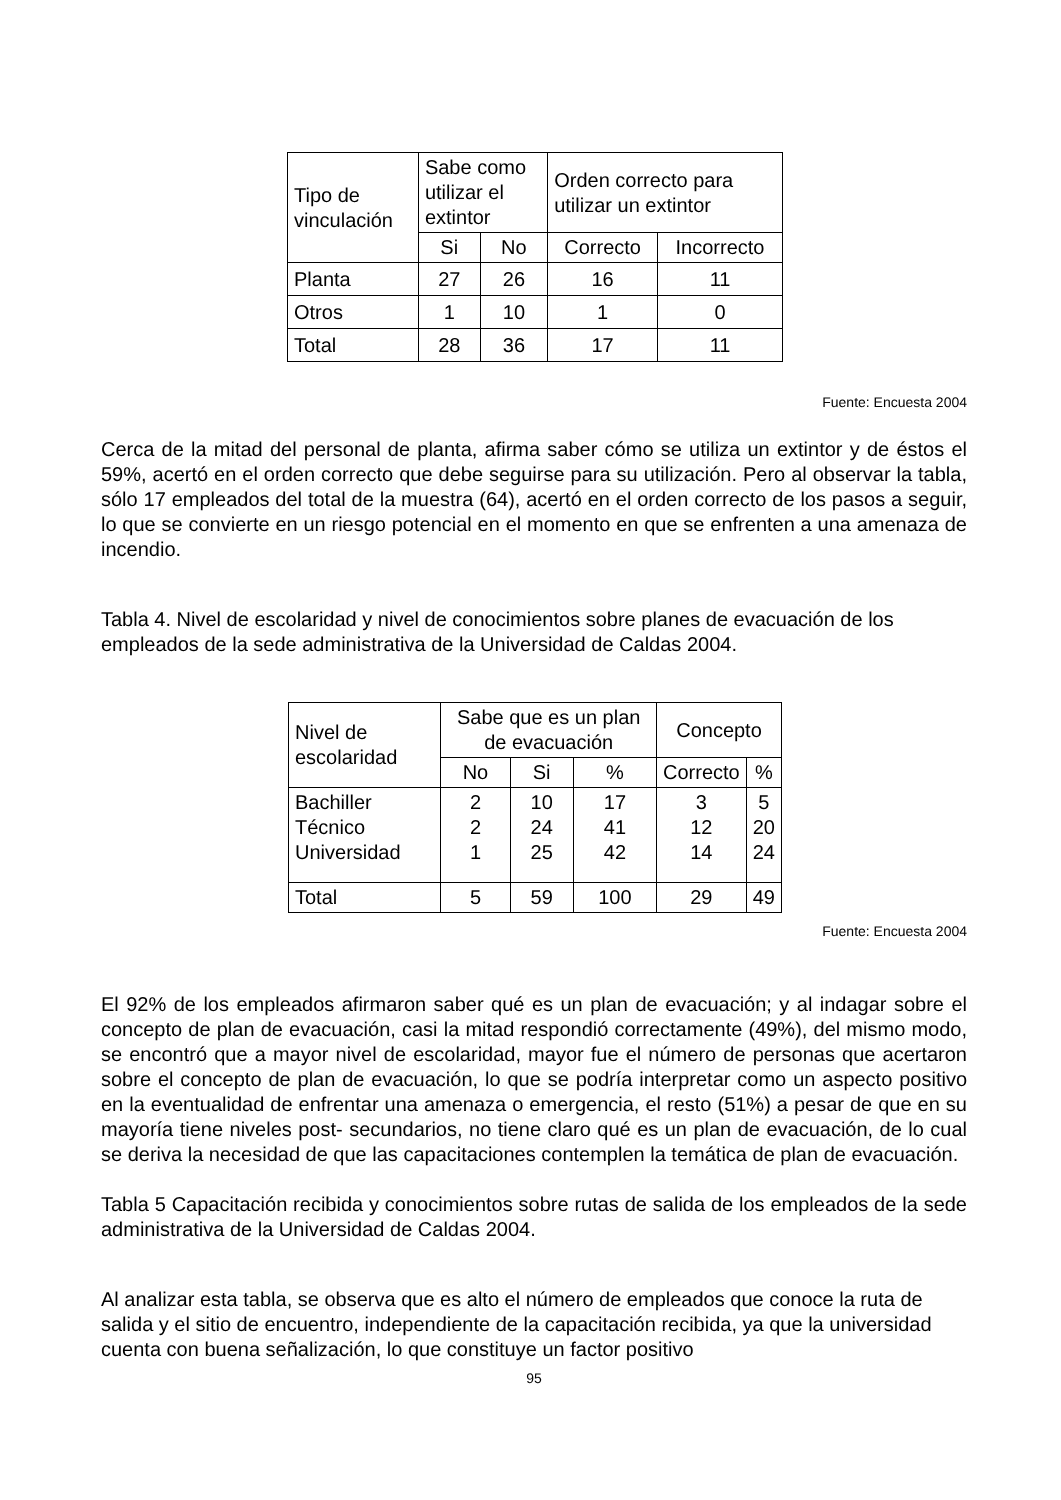| Tipo de vinculación | Sabe como utilizar el extintor | | Orden correcto para utilizar un extintor | |
| --- | --- | --- | --- | --- |
| | Si | No | Correcto | Incorrecto |
| Planta | 27 | 26 | 16 | 11 |
| Otros | 1 | 10 | 1 | 0 |
| Total | 28 | 36 | 17 | 11 |
Fuente: Encuesta 2004
Cerca de la mitad del personal de planta, afirma saber cómo se utiliza un extintor y de éstos el 59%, acertó en el orden correcto que debe seguirse para su utilización. Pero al observar la tabla, sólo 17 empleados del total de la muestra (64), acertó en el orden correcto de los pasos a seguir, lo que se convierte en un riesgo potencial en el momento en que se enfrenten a una amenaza de incendio.
Tabla 4. Nivel de escolaridad y nivel de conocimientos sobre planes de evacuación de los empleados de la sede administrativa de la Universidad de Caldas 2004.
| Nivel de escolaridad | Sabe que es un plan de evacuación | | | Concepto | |
| --- | --- | --- | --- | --- | --- |
| | No | Si | % | Correcto | % |
| Bachiller Técnico Universidad | 2 2 1 | 10 24 25 | 17 41 42 | 3 12 14 | 5 20 24 |
| Total | 5 | 59 | 100 | 29 | 49 |
Fuente: Encuesta 2004
El 92% de los empleados afirmaron saber qué es un plan de evacuación; y al indagar sobre el concepto de plan de evacuación, casi la mitad respondió correctamente (49%), del mismo modo, se encontró que a mayor nivel de escolaridad, mayor fue el número de personas que acertaron sobre el concepto de plan de evacuación, lo que se podría interpretar como un aspecto positivo en la eventualidad de enfrentar una amenaza o emergencia, el resto (51%) a pesar de que en su mayoría tiene niveles post- secundarios, no tiene claro qué es un plan de evacuación, de lo cual se deriva la necesidad de que las capacitaciones contemplen la temática de plan de evacuación.
Tabla 5 Capacitación recibida y conocimientos sobre rutas de salida de los empleados de la sede administrativa de la Universidad de Caldas 2004.
Al analizar esta tabla, se observa que es alto el número de empleados que conoce la ruta de salida y el sitio de encuentro, independiente de la capacitación recibida, ya que la universidad cuenta con buena señalización, lo que constituye un factor positivo
95